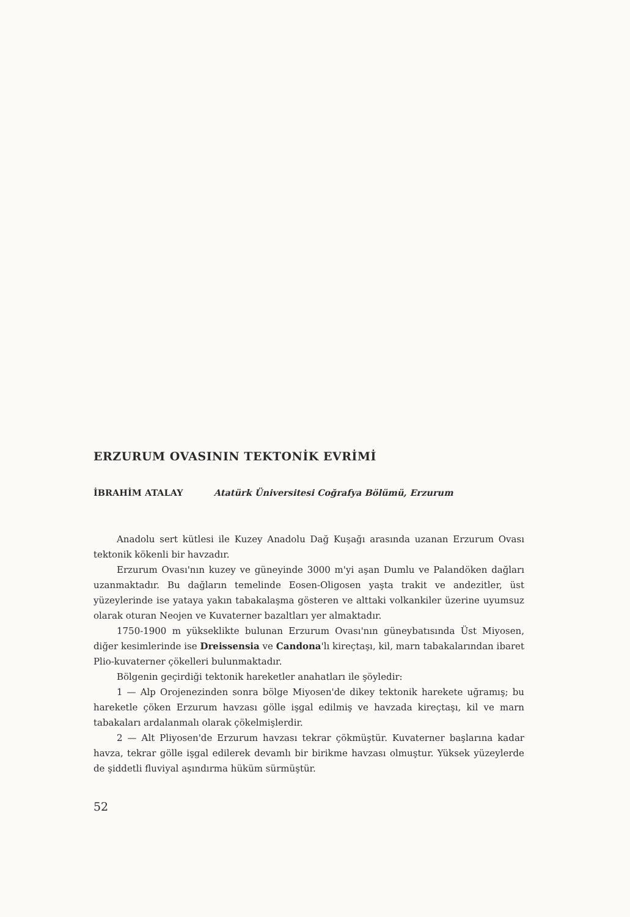ERZURUM OVASININ TEKTONİK EVRİMİ
İBRAHİM ATALAY Atatürk Üniversitesi Coğrafya Bölümü, Erzurum
Anadolu sert kütlesi ile Kuzey Anadolu Dağ Kuşağı arasında uzanan Erzurum Ovası tektonik kökenli bir havzadır.
Erzurum Ovası'nın kuzey ve güneyinde 3000 m'yi aşan Dumlu ve Palandöken dağları uzanmaktadır. Bu dağların temelinde Eosen-Oligosen yaşta trakit ve andezitler, üst yüzeylerinde ise yataya yakın tabakalaşma gösteren ve alttaki volkankiler üzerine uyumsuz olarak oturan Neojen ve Kuvaterner bazaltları yer almaktadır.
1750-1900 m yükseklikte bulunan Erzurum Ovası'nın güneybatısında Üst Miyosen, diğer kesimlerinde ise Dreissensia ve Candona'lı kireçtaşı, kil, marn tabakalarından ibaret Plio-kuvaterner çökelleri bulunmaktadır.
Bölgenin geçirdiği tektonik hareketler anahatları ile şöyledir:
1 — Alp Orojenezinden sonra bölge Miyosen'de dikey tektonik harekete uğramış; bu hareketle çöken Erzurum havzası gölle işgal edilmiş ve havzada kireçtaşı, kil ve marn tabakaları ardalanmalı olarak çökelmişlerdir.
2 — Alt Pliyosen'de Erzurum havzası tekrar çökmüştür. Kuvaterner başlarına kadar havza, tekrar gölle işgal edilerek devamlı bir birikme havzası olmuştur. Yüksek yüzeylerde de şiddetli fluviyal aşındırma hüküm sürmüştür.
52